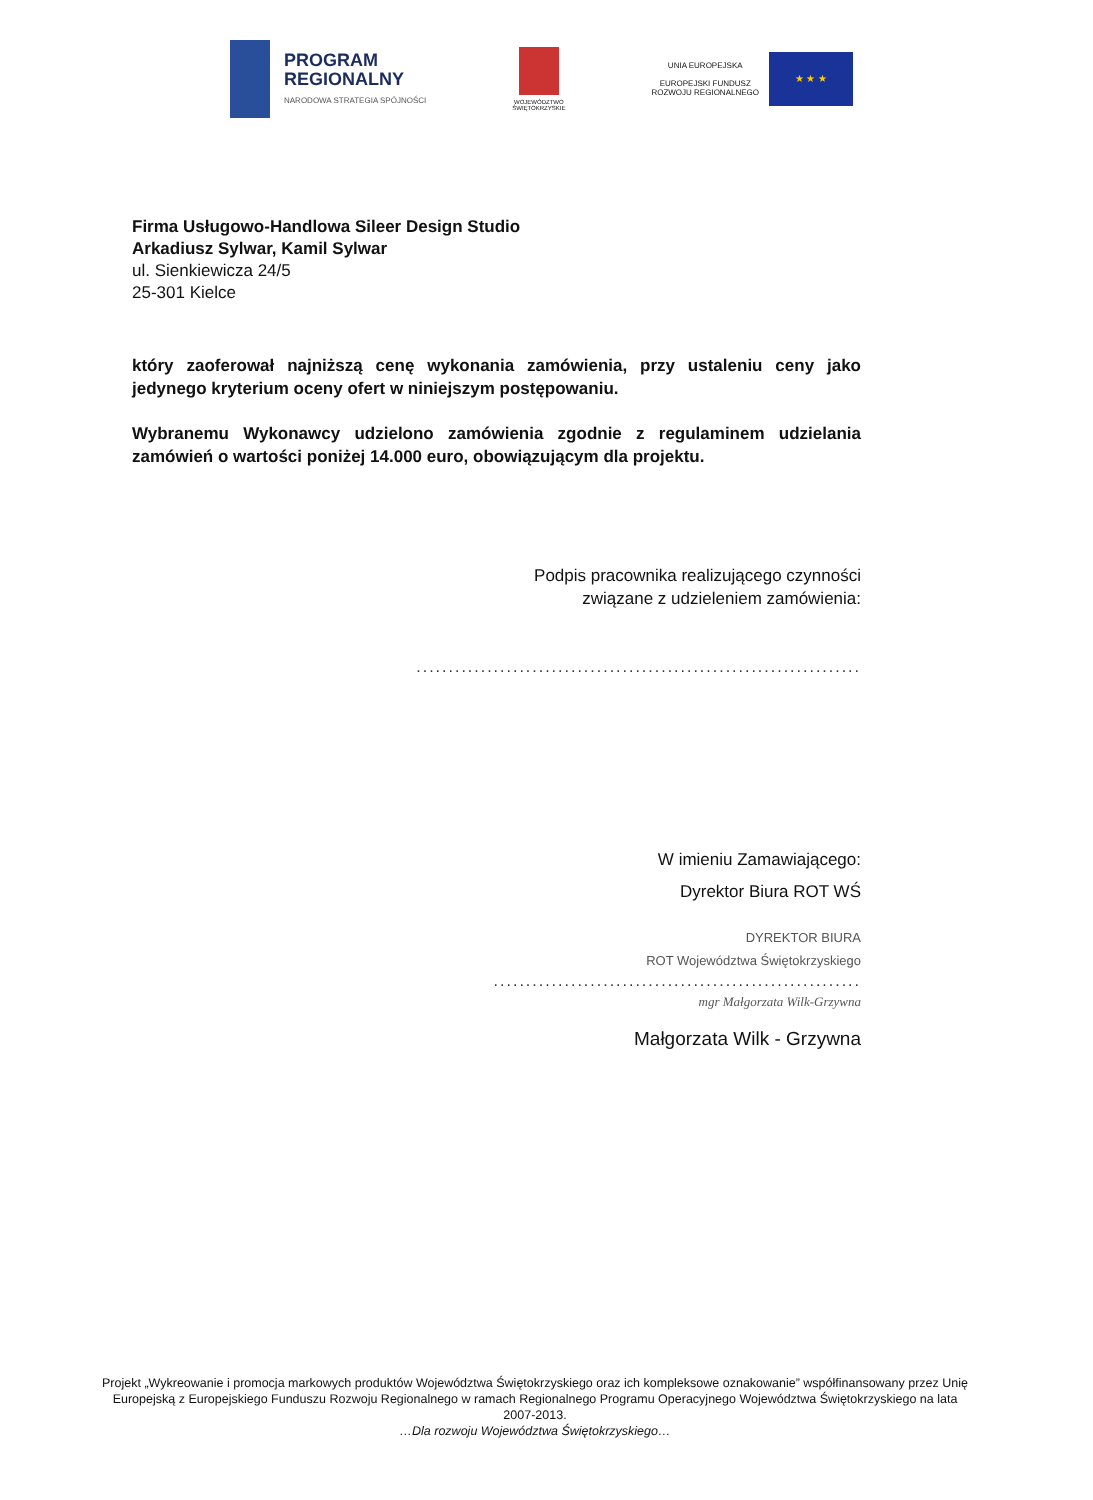PROGRAM
REGIONALNY
NARODOWA STRATEGIA SPÓJNOŚCI
WOJEWÓDZTWO
ŚWIĘTOKRZYSKIE
UNIA EUROPEJSKA
EUROPEJSKI FUNDUSZ
ROZWOJU REGIONALNEGO
★ ★ ★
Firma Usługowo-Handlowa Sileer Design Studio
Arkadiusz Sylwar, Kamil Sylwar
ul. Sienkiewicza 24/5
25-301 Kielce
który zaoferował najniższą cenę wykonania zamówienia, przy ustaleniu ceny jako jedynego kryterium oceny ofert w niniejszym postępowaniu.
Wybranemu Wykonawcy udzielono zamówienia zgodnie z regulaminem udzielania zamówień o wartości poniżej 14.000 euro, obowiązującym dla projektu.
Podpis pracownika realizującego czynności
związane z udzieleniem zamówienia:
.....................................................................
W imieniu Zamawiającego:
Dyrektor Biura ROT WŚ
DYREKTOR BIURA
ROT Województwa Świętokrzyskiego
.........................................................
mgr Małgorzata Wilk-Grzywna
Małgorzata Wilk - Grzywna
Projekt „Wykreowanie i promocja markowych produktów Województwa Świętokrzyskiego oraz ich kompleksowe oznakowanie” współfinansowany przez Unię Europejską z Europejskiego Funduszu Rozwoju Regionalnego w ramach Regionalnego Programu Operacyjnego Województwa Świętokrzyskiego na lata 2007-2013.
…Dla rozwoju Województwa Świętokrzyskiego…